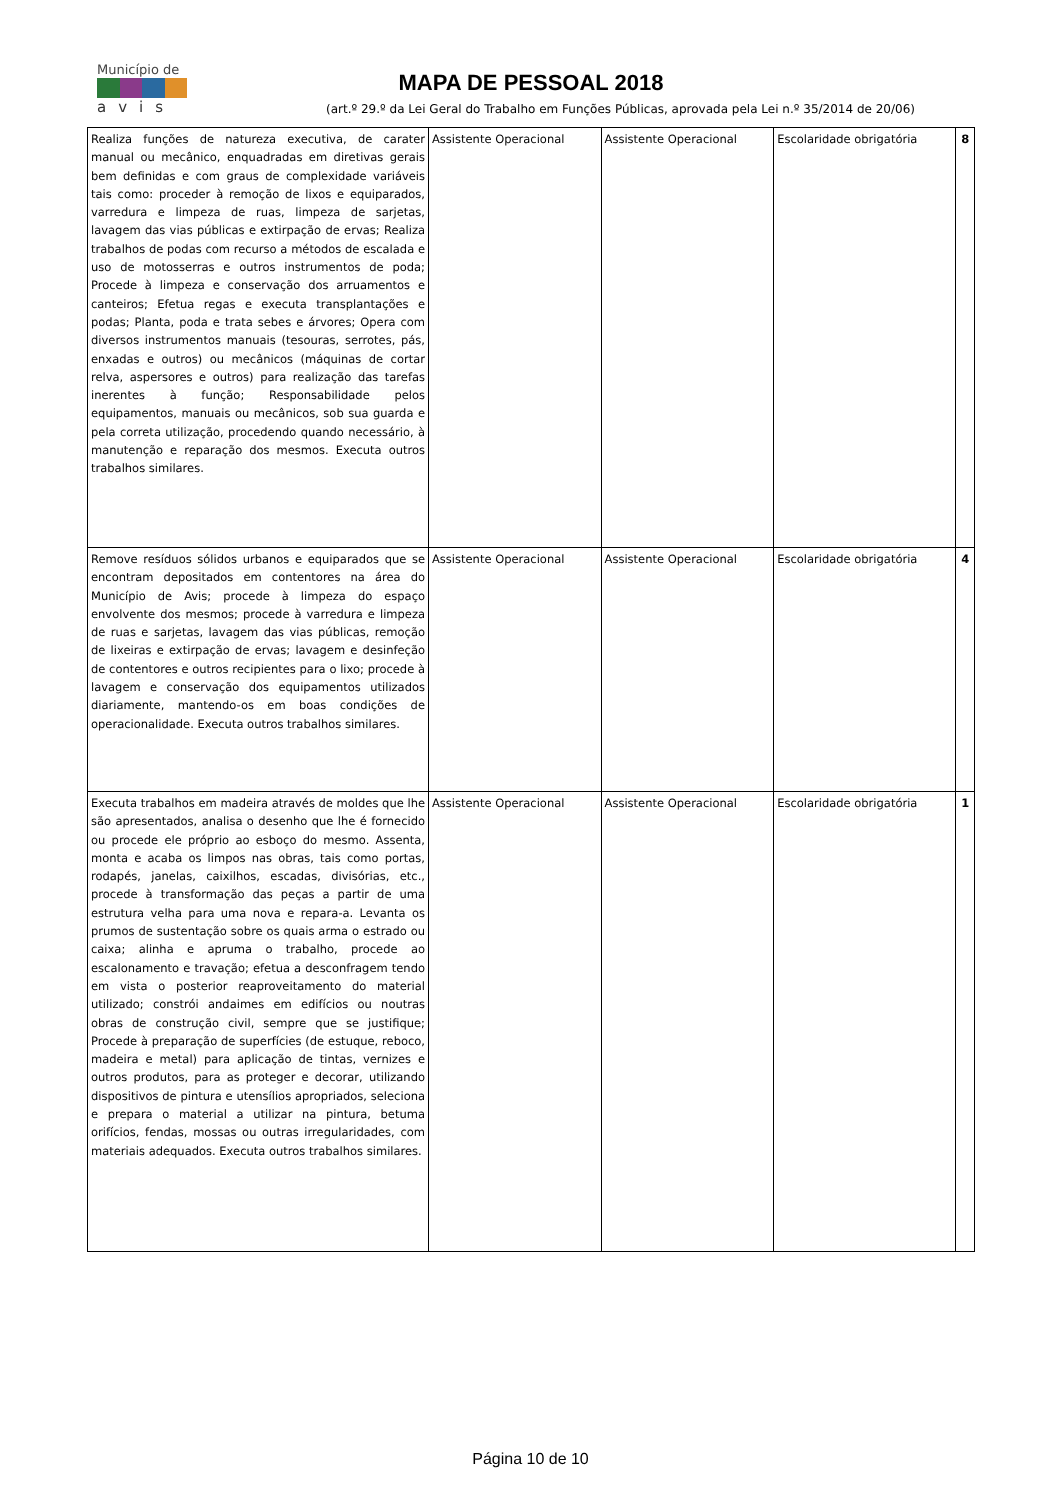Município de
avis
MAPA DE PESSOAL 2018
(art.º 29.º da Lei Geral do Trabalho em Funções Públicas, aprovada pela Lei n.º 35/2014 de 20/06)
| Realiza funções de natureza executiva, de carater manual ou mecânico, enquadradas em diretivas gerais bem definidas e com graus de complexidade variáveis tais como: proceder à remoção de lixos e equiparados, varredura e limpeza de ruas, limpeza de sarjetas, lavagem das vias públicas e extirpação de ervas; Realiza trabalhos de podas com recurso a métodos de escalada e uso de motosserras e outros instrumentos de poda; Procede à limpeza e conservação dos arruamentos e canteiros; Efetua regas e executa transplantações e podas; Planta, poda e trata sebes e árvores; Opera com diversos instrumentos manuais (tesouras, serrotes, pás, enxadas e outros) ou mecânicos (máquinas de cortar relva, aspersores e outros) para realização das tarefas inerentes à função; Responsabilidade pelos equipamentos, manuais ou mecânicos, sob sua guarda e pela correta utilização, procedendo quando necessário, à manutenção e reparação dos mesmos. Executa outros trabalhos similares. | Assistente Operacional | Assistente Operacional | Escolaridade obrigatória | 8 |
| Remove resíduos sólidos urbanos e equiparados que se encontram depositados em contentores na área do Município de Avis; procede à limpeza do espaço envolvente dos mesmos; procede à varredura e limpeza de ruas e sarjetas, lavagem das vias públicas, remoção de lixeiras e extirpação de ervas; lavagem e desinfeção de contentores e outros recipientes para o lixo; procede à lavagem e conservação dos equipamentos utilizados diariamente, mantendo-os em boas condições de operacionalidade. Executa outros trabalhos similares. | Assistente Operacional | Assistente Operacional | Escolaridade obrigatória | 4 |
| Executa trabalhos em madeira através de moldes que lhe são apresentados, analisa o desenho que lhe é fornecido ou procede ele próprio ao esboço do mesmo. Assenta, monta e acaba os limpos nas obras, tais como portas, rodapés, janelas, caixilhos, escadas, divisórias, etc., procede à transformação das peças a partir de uma estrutura velha para uma nova e repara-a. Levanta os prumos de sustentação sobre os quais arma o estrado ou caixa; alinha e apruma o trabalho, procede ao escalonamento e travação; efetua a desconfragem tendo em vista o posterior reaproveitamento do material utilizado; constrói andaimes em edifícios ou noutras obras de construção civil, sempre que se justifique; Procede à preparação de superfícies (de estuque, reboco, madeira e metal) para aplicação de tintas, vernizes e outros produtos, para as proteger e decorar, utilizando dispositivos de pintura e utensílios apropriados, seleciona e prepara o material a utilizar na pintura, betuma orifícios, fendas, mossas ou outras irregularidades, com materiais adequados. Executa outros trabalhos similares. | Assistente Operacional | Assistente Operacional | Escolaridade obrigatória | 1 |
Página 10 de 10